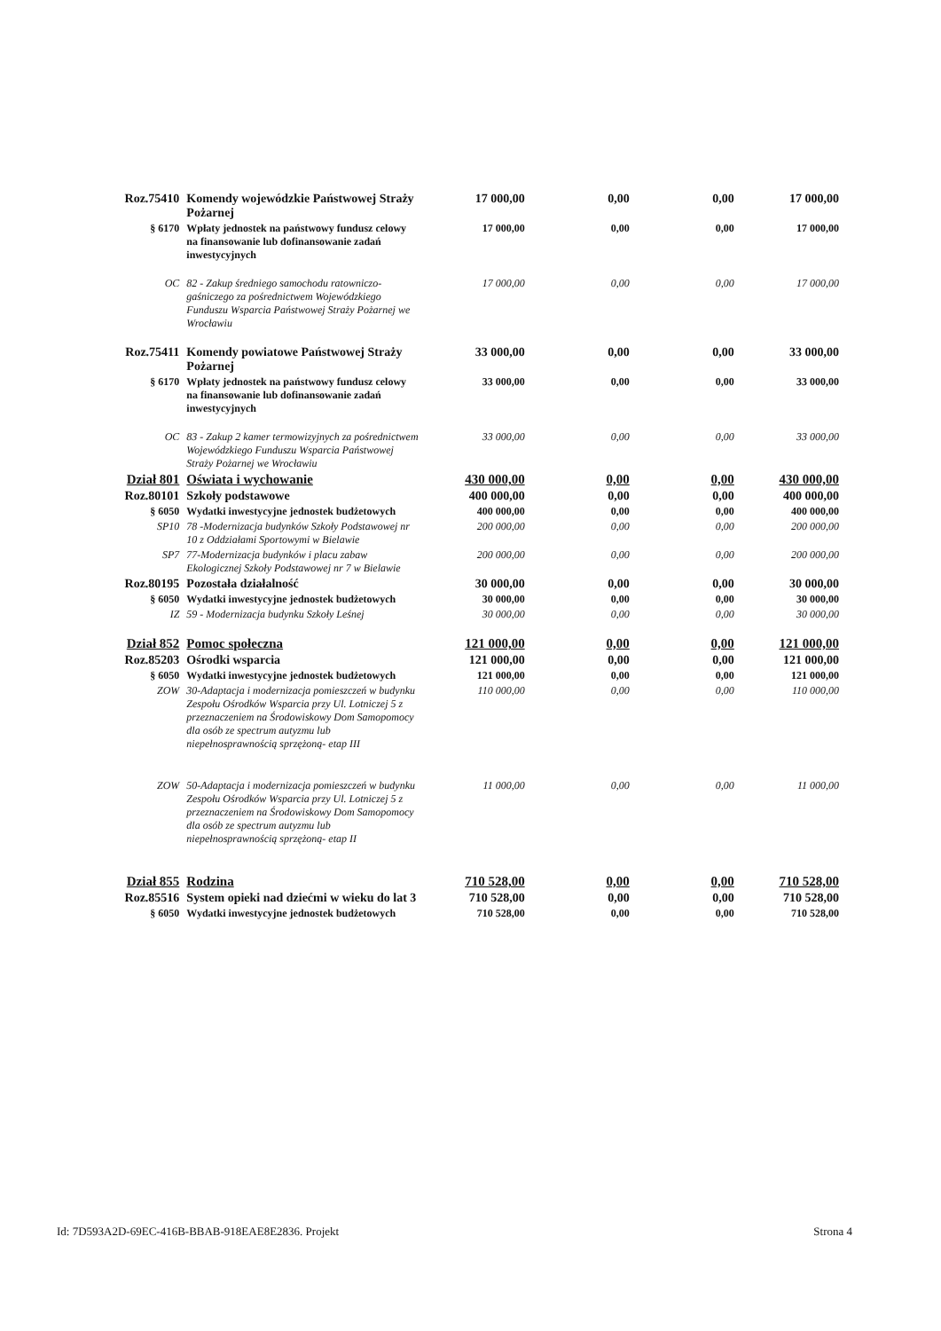| Roz.75410 | Komendy wojewódzkie Państwowej Straży Pożarnej | 17 000,00 | 0,00 | 0,00 | 17 000,00 |
| § 6170 | Wpłaty jednostek na państwowy fundusz celowy na finansowanie lub dofinansowanie zadań inwestycyjnych | 17 000,00 | 0,00 | 0,00 | 17 000,00 |
| OC | 82 - Zakup średniego samochodu ratowniczo-gaśniczego za pośrednictwem Wojewódzkiego Funduszu Wsparcia Państwowej Straży Pożarnej we Wrocławiu | 17 000,00 | 0,00 | 0,00 | 17 000,00 |
| Roz.75411 | Komendy powiatowe Państwowej Straży Pożarnej | 33 000,00 | 0,00 | 0,00 | 33 000,00 |
| § 6170 | Wpłaty jednostek na państwowy fundusz celowy na finansowanie lub dofinansowanie zadań inwestycyjnych | 33 000,00 | 0,00 | 0,00 | 33 000,00 |
| OC | 83 - Zakup 2 kamer termowizyjnych za pośrednictwem Wojewódzkiego Funduszu Wsparcia Państwowej Straży Pożarnej we Wrocławiu | 33 000,00 | 0,00 | 0,00 | 33 000,00 |
| Dział 801 | Oświata i wychowanie | 430 000,00 | 0,00 | 0,00 | 430 000,00 |
| Roz.80101 | Szkoły podstawowe | 400 000,00 | 0,00 | 0,00 | 400 000,00 |
| § 6050 | Wydatki inwestycyjne jednostek budżetowych | 400 000,00 | 0,00 | 0,00 | 400 000,00 |
| SP10 | 78 -Modernizacja budynków Szkoły Podstawowej nr 10 z Oddziałami Sportowymi w Bielawie | 200 000,00 | 0,00 | 0,00 | 200 000,00 |
| SP7 | 77-Modernizacja budynków i placu zabaw Ekologicznej Szkoły Podstawowej nr 7 w Bielawie | 200 000,00 | 0,00 | 0,00 | 200 000,00 |
| Roz.80195 | Pozostała działalność | 30 000,00 | 0,00 | 0,00 | 30 000,00 |
| § 6050 | Wydatki inwestycyjne jednostek budżetowych | 30 000,00 | 0,00 | 0,00 | 30 000,00 |
| IZ | 59 - Modernizacja budynku Szkoły Leśnej | 30 000,00 | 0,00 | 0,00 | 30 000,00 |
| Dział 852 | Pomoc społeczna | 121 000,00 | 0,00 | 0,00 | 121 000,00 |
| Roz.85203 | Ośrodki wsparcia | 121 000,00 | 0,00 | 0,00 | 121 000,00 |
| § 6050 | Wydatki inwestycyjne jednostek budżetowych | 121 000,00 | 0,00 | 0,00 | 121 000,00 |
| ZOW | 30-Adaptacja i modernizacja pomieszczeń w budynku Zespołu Ośrodków Wsparcia przy Ul. Lotniczej 5 z przeznaczeniem na Środowiskowy Dom Samopomocy dla osób ze spectrum autyzmu lub niepełnosprawnością sprzężoną- etap III | 110 000,00 | 0,00 | 0,00 | 110 000,00 |
| ZOW | 50-Adaptacja i modernizacja pomieszczeń w budynku Zespołu Ośrodków Wsparcia przy Ul. Lotniczej 5 z przeznaczeniem na Środowiskowy Dom Samopomocy dla osób ze spectrum autyzmu lub niepełnosprawnością sprzężoną- etap II | 11 000,00 | 0,00 | 0,00 | 11 000,00 |
| Dział 855 | Rodzina | 710 528,00 | 0,00 | 0,00 | 710 528,00 |
| Roz.85516 | System opieki nad dziećmi w wieku do lat 3 | 710 528,00 | 0,00 | 0,00 | 710 528,00 |
| § 6050 | Wydatki inwestycyjne jednostek budżetowych | 710 528,00 | 0,00 | 0,00 | 710 528,00 |
Id: 7D593A2D-69EC-416B-BBAB-918EAE8E2836. Projekt Strona 4